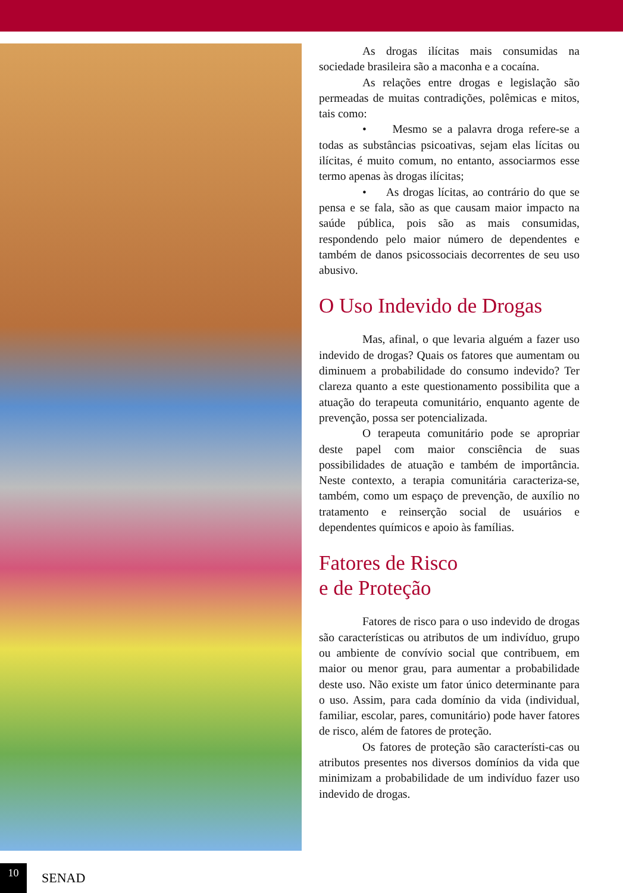As drogas ilícitas mais consumidas na sociedade brasileira são a maconha e a cocaína.
As relações entre drogas e legislação são permeadas de muitas contradições, polêmicas e mitos, tais como:
• Mesmo se a palavra droga refere-se a todas as substâncias psicoativas, sejam elas lícitas ou ilícitas, é muito comum, no entanto, associarmos esse termo apenas às drogas ilícitas;
• As drogas lícitas, ao contrário do que se pensa e se fala, são as que causam maior impacto na saúde pública, pois são as mais consumidas, respondendo pelo maior número de dependentes e também de danos psicossociais decorrentes de seu uso abusivo.
O Uso Indevido de Drogas
Mas, afinal, o que levaria alguém a fazer uso indevido de drogas? Quais os fatores que aumentam ou diminuem a probabilidade do consumo indevido? Ter clareza quanto a este questionamento possibilita que a atuação do terapeuta comunitário, enquanto agente de prevenção, possa ser potencializada.
O terapeuta comunitário pode se apropriar deste papel com maior consciência de suas possibilidades de atuação e também de importância. Neste contexto, a terapia comunitária caracteriza-se, também, como um espaço de prevenção, de auxílio no tratamento e reinserção social de usuários e dependentes químicos e apoio às famílias.
Fatores de Risco
e de Proteção
Fatores de risco para o uso indevido de drogas são características ou atributos de um indivíduo, grupo ou ambiente de convívio social que contribuem, em maior ou menor grau, para aumentar a probabilidade deste uso. Não existe um fator único determinante para o uso. Assim, para cada domínio da vida (individual, familiar, escolar, pares, comunitário) pode haver fatores de risco, além de fatores de proteção.
Os fatores de proteção são característi-cas ou atributos presentes nos diversos domínios da vida que minimizam a probabilidade de um indivíduo fazer uso indevido de drogas.
10
SENAD